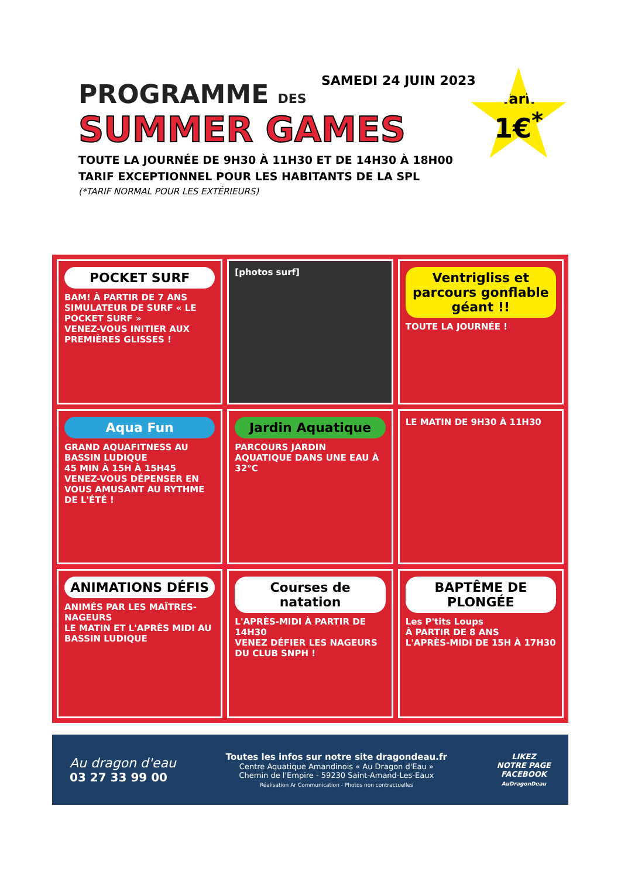SAMEDI 24 JUIN 2023
PROGRAMME DES
SUMMER GAMES
TOUTE LA JOURNÉE DE 9H30 À 11H30 ET DE 14H30 À 18H00
TARIF EXCEPTIONNEL POUR LES HABITANTS DE LA SPL
(*TARIF NORMAL POUR LES EXTÉRIEURS)
Tarif
1€<sup>*</sup>
POCKET SURF
BAM! À PARTIR DE 7 ANS
SIMULATEUR DE SURF « LE POCKET SURF »
VENEZ-VOUS INITIER AUX PREMIÈRES GLISSES !
[photos surf]
Ventrigliss et parcours gonflable géant !!
TOUTE LA JOURNÉE !
Aqua Fun
GRAND AQUAFITNESS AU BASSIN LUDIQUE
45 MIN À 15H À 15H45
VENEZ-VOUS DÉPENSER EN VOUS AMUSANT AU RYTHME DE L'ÉTÉ !
Jardin Aquatique
PARCOURS JARDIN AQUATIQUE DANS UNE EAU À 32°C
LE MATIN DE 9H30 À 11H30
ANIMATIONS DÉFIS
ANIMÉS PAR LES MAÎTRES-NAGEURS
LE MATIN ET L'APRÈS MIDI AU BASSIN LUDIQUE
Courses de natation
L'APRÈS-MIDI À PARTIR DE 14H30
VENEZ DÉFIER LES NAGEURS DU CLUB SNPH !
BAPTÊME DE PLONGÉE
Les P'tits Loups
À PARTIR DE 8 ANS
L'APRÈS-MIDI DE 15H À 17H30
Au dragon d'eau
03 27 33 99 00
Toutes les infos sur notre site dragondeau.fr
Centre Aquatique Amandinois « Au Dragon d'Eau »
Chemin de l'Empire - 59230 Saint-Amand-Les-Eaux
Réalisation Ar Communication - Photos non contractuelles
LIKEZ
NOTRE PAGE
FACEBOOK
AuDragonDeau